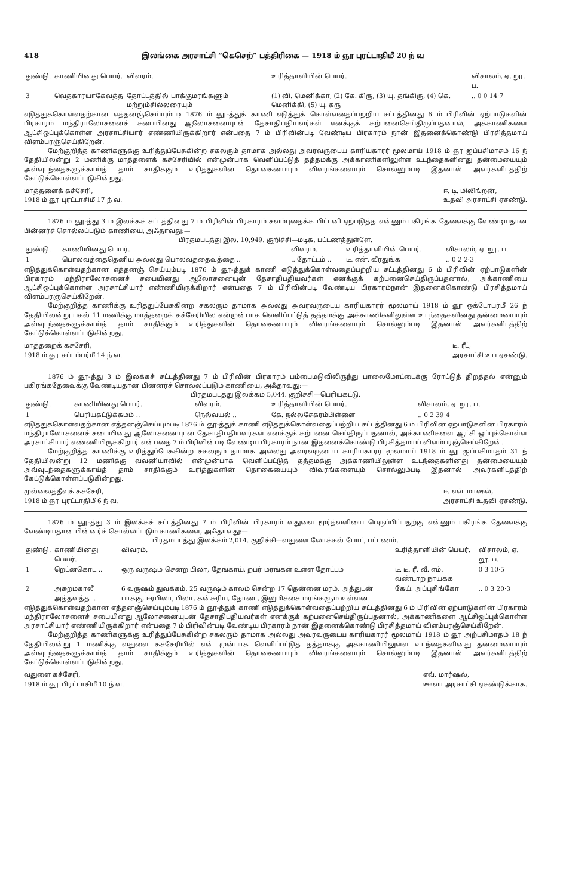418 இலங்கை அரசாட்சி “கெசெற்” பத்திரிகை — 1918 ம் ஞூ புரட்டாதிமீ 20 ந் வ
| துண்டு. | காணியினது பெயர். | விவரம். | உரித்தாளியின் பெயர். | விசாலம், ஏ. றூ. ப. |
| --- | --- | --- | --- | --- |
| 3 | வெதகாரயாகேவத்த | தோட்டத்தில் பாக்குமரங்களும் மற்றும்சில்லரையும் | (1) வி. மெனிக்கா, (2) கே. கிரு, (3) யு. தங்கிரு, (4) கெ. மெனிக்கி, (5) யு. கரு | .. 0 0 14·7 |
எடுத்துக்கொள்வதற்கான எத்தனஞ்செய்யும்படி 1876 ம் ஞூ-த்துக் காணி எடுத்துக் கொள்வதைப்பற்றிய சட்டத்தினது 6 ம் பிரிவின் ஏற்பாடுகளின் பிரகாரம் மந்திராலோசனைச் சபையினது ஆலோசனையுடன் தேசாதிபதியவர்கள் எனக்குக் கற்பனைசெய்திருப்பதனால், அக்காணிகளை ஆட்சிஒப்புக்கொள்ள அரசாட்சியார் எண்ணியிருக்கிறார் என்பதை 7 ம் பிரிவின்படி வேண்டிய பிரகாரம் நான் இதனைக்கொண்டு பிரசித்தமாய் விளம்பரஞ்செய்கிறேன்.
மேற்குறித்த காணிகளுக்கு உரித்துப்பேசுகின்ற சகலரும் தாமாக அல்லது அவரவருடைய காரியகாரர் மூலமாய் 1918 ம் ஞூ ஐப்பசிமாசம் 16 ந் தேதியிலன்று 2 மணிக்கு மாத்தளைக் கச்சேரியில் என்முன்பாக வெளிப்பட்டுத் தத்தமக்கு அக்காணிகளிலுள்ள உடந்தைகளினது தன்மையையும் அவ்வுடந்தைகளுக்காய்த் தாம் சாதிக்கும் உரித்துகளின் தொகையையும் விவரங்களையும் சொல்லும்படி இதனால் அவர்களிடத்திற் கேட்டுக்கொள்ளப்படுகின்றது.
மாத்தளைக் கச்சேரி,
1918 ம் ஞூ புரட்டாசிமீ 17 ந் வ. ஈ. டி. மிலிங்றன்,
உதவி அரசாட்சி ஏசண்டு.
1876 ம் ஞூ-த்து 3 ம் இலக்கச் சட்டத்தினது 7 ம் பிரிவின் பிரகாரம் சவம்புதைக்க பிட்டனி ஏற்படுத்த என்னும் பகிரங்க தேவைக்கு வேண்டியதான பின்னர்ச் சொல்லப்படும் காணியை, அஃதாவது:—
பிரதமபடத்து இல. 10,949. குறிச்சி—மடிக, பட்டணத்துள்ளே.
| துண்டு. | காணியினது பெயர். | விவரம். | உரித்தாளியின் பெயர். | விசாலம், ஏ. றூ. ப. |
| --- | --- | --- | --- | --- |
| 1 | பொலவத்தைதெனிய அல்லது பொலவத்தைவத்தை .. | .. தோட்டம் .. | டீ. என். வீரதுங்க | .. 0 2 2·3 |
எடுத்துக்கொள்வதற்கான எத்தனஞ் செய்யும்படி 1876 ம் ஞூ-த்துக் காணி எடுத்துக்கொள்வதைப்பற்றிய சட்டத்தினது 6 ம் பிரிவின் ஏற்பாடுகளின் பிரகாரம் மந்திராலோசனைச் சபையினது ஆலோசனையுன் தேசாதிபதியவர்கள் எனக்குக் கற்பனைசெய்திருப்பதனால், அக்காணியை ஆட்சிஒப்புக்கொள்ள அரசாட்சியார் எண்ணியிருக்கிறார் என்பதை 7 ம் பிரிவின்படி வேண்டிய பிரகாரம்நான் இதனைக்கொண்டு பிரசித்தமாய் விளம்பரஞ்செய்கிறேன்.
மேற்குறித்த காணிக்கு உரித்துப்பேசுகின்ற சகலரும் தாமாக அல்லது அவரவருடைய காரியகாரர் மூலமாய் 1918 ம் ஞூ ஒக்டோபர்மீ 26 ந் தேதியிலன்று பகல் 11 மணிக்கு மாத்தறைக் கச்சேரியில என்முன்பாக வெளிப்பட்டுத் தத்தமக்கு அக்காணிகளிலுள்ள உடந்தைகளினது தன்மையையும் அவ்வுடந்தைகளுக்காய்த் தாம் சாதிக்கும் உரித்துகளின் தொகையையும் விவரங்களையும் சொல்லும்படி இதனால் அவர்களிடத்திற் கேட்டுக்கொள்ளப்படுகின்றது.
மாத்தறைக் கச்சேரி,
1918 ம் ஞூ சப்டம்பர்மீ 14 ந் வ. டீ. ரீட்,
அரசாட்சி உப ஏசண்டு.
1876 ம் ஞூ-த்து 3 ம் இலக்கச் சட்டத்தினது 7 ம் பிரிவின் பிரகாரம் பம்பைமடுவிலிருந்து பாலைமோட்டைக்கு ரோட்டுத் திறத்தல் என்னும் பகிரங்கதேவைக்கு வேண்டியதான பின்னர்ச் சொல்லப்படும் காணியை, அஃதாவது:—
பிரதமபடத்து இலக்கம் 5,044. குறிச்சி—பெரியகட்டு.
| துண்டு. | காணியினது பெயர். | விவரம். | உரித்தாளியின் பெயர். | விசாலம், ஏ. றூ. ப. |
| --- | --- | --- | --- | --- |
| 1 | பெரியகட்டுக்கமம் .. | நெல்வயல் .. | கே. நல்லசேகரம்பிள்ளை | .. 0 2 39·4 |
எடுத்துக்கொள்வதற்கான எத்தனஞ்செய்யும்படி 1876 ம் ஞூ-த்துக் காணி எடுத்துக்கொள்வதைப்பற்றிய சட்டத்தினது 6 ம் பிரிவின் ஏற்பாடுகளின் பிரகாரம் மந்திராலோசனைச் சபையினது ஆலோசனையுடன் தேசாதிபதியவர்கள் எனக்குக் கற்பனை செய்திருப்பதனால், அக்காணிகளை ஆட்சி ஒப்புக்கொள்ள அரசாட்சியார் எண்ணியிருக்கிறார் என்பதை 7 ம் பிரிவின்படி வேண்டிய பிரகாரம் நான் இதனைக்கொண்டு பிரசித்தமாய் விளம்பரஞ்செய்கிறேன்.
மேற்குறித்த காணிக்கு உரித்துப்பேசுகின்ற சகலரும் தாமாக அல்லது அவரவருடைய காரியகாரர் மூலமாய் 1918 ம் ஞூ ஐப்பசிமாதம் 31 ந் தேதியிலன்று 12 மணிக்கு வவனியாவில் என்முன்பாக வெளிப்பட்டுத் தத்தமக்கு அக்காணியிலுள்ள உடந்தைகளினது தன்மையையும் அவ்வுடந்தைகளுக்காய்த் தாம் சாதிக்கும் உரித்துகளின் தொகையையும் விவரங்களையும் சொல்லும்படி இதனால் அவர்களிடத்திற் கேட்டுக்கொள்ளப்படுகின்றது.
முல்லைத்தீவுக் கச்சேரி,
1918 ம் ஞூ புரட்டாதிமீ 6 ந் வ. ஈ. எவ். மாஷல்,
அரசாட்சி உதவி ஏசண்டு.
1876 ம் ஞூ-த்து 3 ம் இலக்கச் சட்டத்தினது 7 ம் பிரிவின் பிரகாரம் வதுளை மூர்த்வளியை பெருப்பிப்பதற்கு என்னும் பகிரங்க தேவைக்கு வேண்டியதான பின்னர்ச் சொல்லப்படும் காணிகளை, அஃதாவது:—
பிரதமபடத்து இலக்கம் 2,014. குறிச்சி—வதுளை லோக்கல் போட், பட்டணம்.
| துண்டு. | காணியினது பெயர். | விவரம். | உரித்தாளியின் பெயர். | விசாலம், ஏ. றூ. ப. |
| --- | --- | --- | --- | --- |
| 1 | றெட்னகொட .. | ஒரு வருஷம் சென்ற பிலா, தேங்காய், றபர் மரங்கள் உள்ள தோட்டம் | டீ. டீ. ரீ. வீ. எம். வண்டாற நாயக்க | 0 3 10·5 |
| 2 | அசுறமகாலீ அத்தவத்த .. | 6 வருஷம் துவக்கம், 25 வருஷம் காலம் சென்ற 17 தென்னை மரம், அத்துடன் பாக்கு, ஈரபிலா, பிலா, கன்சுரிய, தோடை, இலுமிச்சை மரங்களும் உள்ளன | கேய். அப்புசிங்கோ | .. 0 3 20·3 |
எடுத்துக்கொள்வதற்கான எத்தனஞ்செய்யும்படி 1876 ம் ஞூ-த்துக் காணி எடுத்துக்கொள்வதைப்பற்றிய சட்டத்தினது 6 ம் பிரிவின் ஏற்பாடுகளின் பிரகாரம் மந்திராலோசனைச் சபையினது ஆலோசனையுடன் தேசாதிபதியவர்கள் எனக்குக் கற்பனைசெய்திருப்பதனால், அக்காணிகளை ஆட்சிஒப்புக்கொள்ள அரசாட்சியார் எண்ணியிருக்கிறார் என்பதை 7 ம் பிரிவின்படி வேண்டிய பிரகாரம் நான் இதனைக்கொண்டு பிரசித்தமாய் விளம்பரஞ்செய்கிறேன்.
மேற்குறித்த காணிகளுக்கு உரித்துப்பேசுகின்ற சகலரும் தாமாக அல்லது அவரவருடைய காரியகாரர் மூலமாய் 1918 ம் ஞூ அற்பசிமாதம் 18 ந் தேதியிலன்று 1 மணிக்கு வதுளை கச்சேரியில் என் முன்பாக வெளிப்பட்டுத் தத்தமக்கு அக்காணியிலுள்ள உடந்தைகளினது தன்மையையும் அவ்வுடந்தைகளுக்காய்த் தாம் சாதிக்கும் உரித்துகளின் தொகையையும் விவரங்களையும் சொல்லும்படி இதனால் அவர்களிடத்திற் கேட்டுக்கொள்ளப்படுகின்றது.
வதுளை கச்சேரி,
1918 ம் ஞூ பிரட்டாசிமீ 10 ந் வ. எவ். மார்ஷல்,
ஊவா அரசாட்சி ஏசண்டுக்காக.